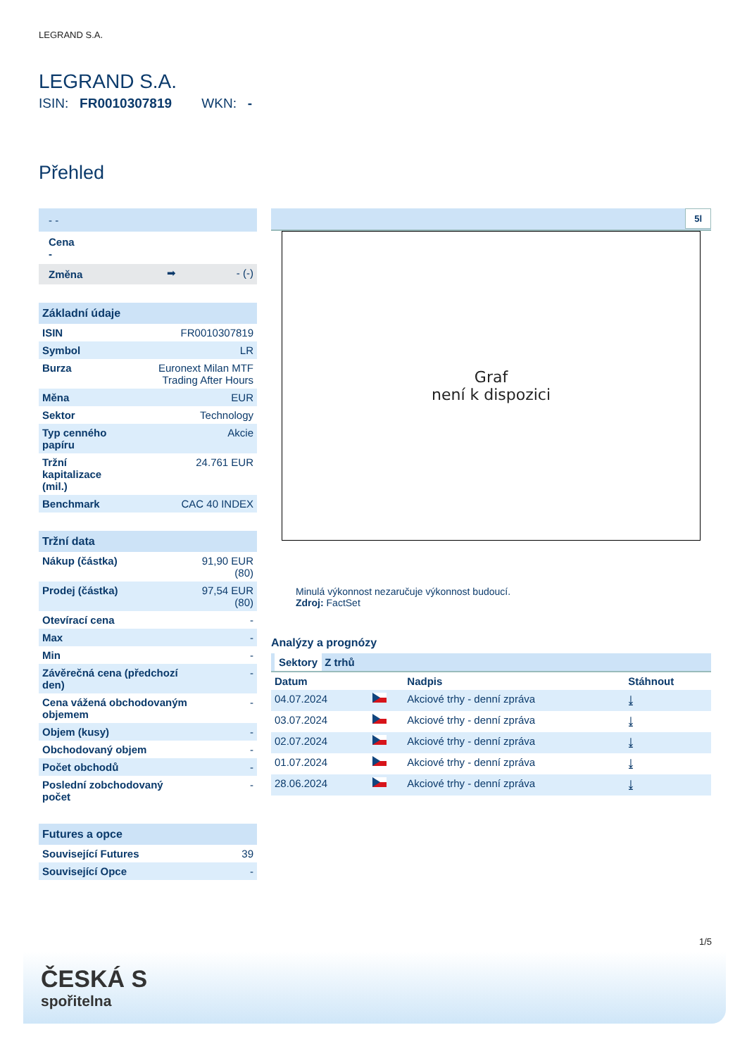LEGRAND S.A.
LEGRAND S.A.
ISIN: FR0010307819 WKN: -
Přehled
| - - | | |
| Cena - | | |
| Změna | ➡ | - (-) |
| Základní údaje | |
| --- | --- |
| ISIN | FR0010307819 |
| Symbol | LR |
| Burza | Euronext Milan MTF Trading After Hours |
| Měna | EUR |
| Sektor | Technology |
| Typ cenného papíru | Akcie |
| Tržní kapitalizace (mil.) | 24.761 EUR |
| Benchmark | CAC 40 INDEX |
| Tržní data | |
| --- | --- |
| Nákup (částka) | 91,90 EUR (80) |
| Prodej (částka) | 97,54 EUR (80) |
| Otevírací cena | - |
| Max | - |
| Min | - |
| Závěrečná cena (předchozí den) | - |
| Cena vážená obchodovaným objemem | - |
| Objem (kusy) | - |
| Obchodovaný objem | - |
| Počet obchodů | - |
| Poslední zobchodovaný počet | - |
| Futures a opce | |
| --- | --- |
| Související Futures | 39 |
| Související Opce | - |
5l
Graf
není k dispozici
Minulá výkonnost nezaručuje výkonnost budoucí.
Zdroj: FactSet
Analýzy a prognózy
| Sektory Z trhů | | | |
| Datum | | Nadpis | Stáhnout |
| 04.07.2024 | | Akciové trhy - denní zpráva | ⤓ |
| 03.07.2024 | | Akciové trhy - denní zpráva | ⤓ |
| 02.07.2024 | | Akciové trhy - denní zpráva | ⤓ |
| 01.07.2024 | | Akciové trhy - denní zpráva | ⤓ |
| 28.06.2024 | | Akciové trhy - denní zpráva | ⤓ |
1/5
ČESKÁ S
spořitelna